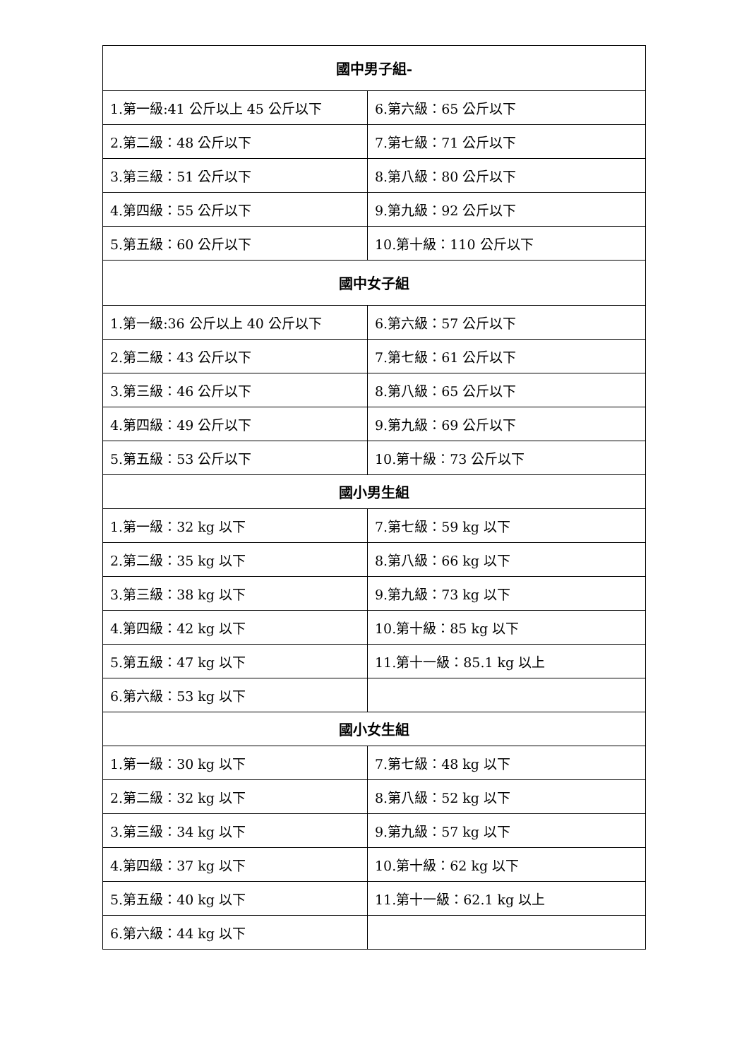| 國中男子組- | |
| --- | --- |
| 1.第一級:41 公斤以上 45 公斤以下 | 6.第六級：65 公斤以下 |
| 2.第二級：48 公斤以下 | 7.第七級：71 公斤以下 |
| 3.第三級：51 公斤以下 | 8.第八級：80 公斤以下 |
| 4.第四級：55 公斤以下 | 9.第九級：92 公斤以下 |
| 5.第五級：60 公斤以下 | 10.第十級：110 公斤以下 |
| 國中女子組 | |
| 1.第一級:36 公斤以上 40 公斤以下 | 6.第六級：57 公斤以下 |
| 2.第二級：43 公斤以下 | 7.第七級：61 公斤以下 |
| 3.第三級：46 公斤以下 | 8.第八級：65 公斤以下 |
| 4.第四級：49 公斤以下 | 9.第九級：69 公斤以下 |
| 5.第五級：53 公斤以下 | 10.第十級：73 公斤以下 |
| 國小男生組 | |
| 1.第一級：32 kg 以下 | 7.第七級：59 kg 以下 |
| 2.第二級：35 kg 以下 | 8.第八級：66 kg 以下 |
| 3.第三級：38 kg 以下 | 9.第九級：73 kg 以下 |
| 4.第四級：42 kg 以下 | 10.第十級：85 kg 以下 |
| 5.第五級：47 kg 以下 | 11.第十一級：85.1 kg 以上 |
| 6.第六級：53 kg 以下 | |
| 國小女生組 | |
| 1.第一級：30 kg 以下 | 7.第七級：48 kg 以下 |
| 2.第二級：32 kg 以下 | 8.第八級：52 kg 以下 |
| 3.第三級：34 kg 以下 | 9.第九級：57 kg 以下 |
| 4.第四級：37 kg 以下 | 10.第十級：62 kg 以下 |
| 5.第五級：40 kg 以下 | 11.第十一級：62.1 kg 以上 |
| 6.第六級：44 kg 以下 | |